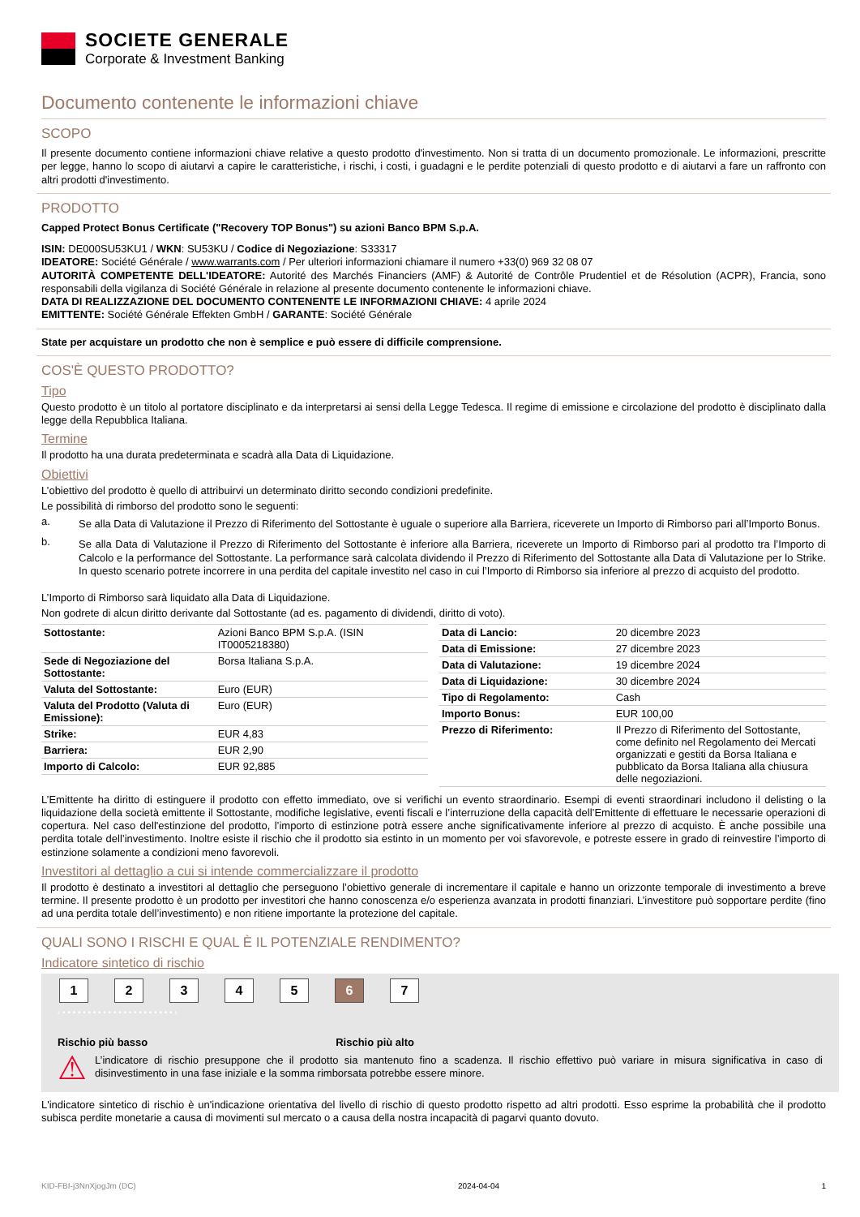SOCIETE GENERALE
Corporate & Investment Banking
Documento contenente le informazioni chiave
SCOPO
Il presente documento contiene informazioni chiave relative a questo prodotto d'investimento. Non si tratta di un documento promozionale. Le informazioni, prescritte per legge, hanno lo scopo di aiutarvi a capire le caratteristiche, i rischi, i costi, i guadagni e le perdite potenziali di questo prodotto e di aiutarvi a fare un raffronto con altri prodotti d'investimento.
PRODOTTO
Capped Protect Bonus Certificate ("Recovery TOP Bonus") su azioni Banco BPM S.p.A.
ISIN: DE000SU53KU1 / WKN: SU53KU / Codice di Negoziazione: S33317
IDEATORE: Société Générale / www.warrants.com / Per ulteriori informazioni chiamare il numero +33(0) 969 32 08 07
AUTORITÀ COMPETENTE DELL'IDEATORE: Autorité des Marchés Financiers (AMF) & Autorité de Contrôle Prudentiel et de Résolution (ACPR), Francia, sono responsabili della vigilanza di Société Générale in relazione al presente documento contenente le informazioni chiave.
DATA DI REALIZZAZIONE DEL DOCUMENTO CONTENENTE LE INFORMAZIONI CHIAVE: 4 aprile 2024
EMITTENTE: Société Générale Effekten GmbH / GARANTE: Société Générale
State per acquistare un prodotto che non è semplice e può essere di difficile comprensione.
COS'È QUESTO PRODOTTO?
Tipo
Questo prodotto è un titolo al portatore disciplinato e da interpretarsi ai sensi della Legge Tedesca. Il regime di emissione e circolazione del prodotto è disciplinato dalla legge della Repubblica Italiana.
Termine
Il prodotto ha una durata predeterminata e scadrà alla Data di Liquidazione.
Obiettivi
L’obiettivo del prodotto è quello di attribuirvi un determinato diritto secondo condizioni predefinite.
Le possibilità di rimborso del prodotto sono le seguenti:
a.
Se alla Data di Valutazione il Prezzo di Riferimento del Sottostante è uguale o superiore alla Barriera, riceverete un Importo di Rimborso pari all’Importo Bonus.
b.
Se alla Data di Valutazione il Prezzo di Riferimento del Sottostante è inferiore alla Barriera, riceverete un Importo di Rimborso pari al prodotto tra l’Importo di Calcolo e la performance del Sottostante. La performance sarà calcolata dividendo il Prezzo di Riferimento del Sottostante alla Data di Valutazione per lo Strike. In questo scenario potrete incorrere in una perdita del capitale investito nel caso in cui l’Importo di Rimborso sia inferiore al prezzo di acquisto del prodotto.
L’Importo di Rimborso sarà liquidato alla Data di Liquidazione.
Non godrete di alcun diritto derivante dal Sottostante (ad es. pagamento di dividendi, diritto di voto).
| Sottostante: | Azioni Banco BPM S.p.A. (ISIN IT0005218380) |
| Sede di Negoziazione del Sottostante: | Borsa Italiana S.p.A. |
| Valuta del Sottostante: | Euro (EUR) |
| Valuta del Prodotto (Valuta di Emissione): | Euro (EUR) |
| Strike: | EUR 4,83 |
| Barriera: | EUR 2,90 |
| Importo di Calcolo: | EUR 92,885 |
| Data di Lancio: | 20 dicembre 2023 |
| Data di Emissione: | 27 dicembre 2023 |
| Data di Valutazione: | 19 dicembre 2024 |
| Data di Liquidazione: | 30 dicembre 2024 |
| Tipo di Regolamento: | Cash |
| Importo Bonus: | EUR 100,00 |
| Prezzo di Riferimento: | Il Prezzo di Riferimento del Sottostante, come definito nel Regolamento dei Mercati organizzati e gestiti da Borsa Italiana e pubblicato da Borsa Italiana alla chiusura delle negoziazioni. |
L’Emittente ha diritto di estinguere il prodotto con effetto immediato, ove si verifichi un evento straordinario. Esempi di eventi straordinari includono il delisting o la liquidazione della società emittente il Sottostante, modifiche legislative, eventi fiscali e l’interruzione della capacità dell’Emittente di effettuare le necessarie operazioni di copertura. Nel caso dell'estinzione del prodotto, l’importo di estinzione potrà essere anche significativamente inferiore al prezzo di acquisto. È anche possibile una perdita totale dell’investimento. Inoltre esiste il rischio che il prodotto sia estinto in un momento per voi sfavorevole, e potreste essere in grado di reinvestire l’importo di estinzione solamente a condizioni meno favorevoli.
Investitori al dettaglio a cui si intende commercializzare il prodotto
Il prodotto è destinato a investitori al dettaglio che perseguono l’obiettivo generale di incrementare il capitale e hanno un orizzonte temporale di investimento a breve termine. Il presente prodotto è un prodotto per investitori che hanno conoscenza e/o esperienza avanzata in prodotti finanziari. L’investitore può sopportare perdite (fino ad una perdita totale dell’investimento) e non ritiene importante la protezione del capitale.
QUALI SONO I RISCHI E QUAL È IL POTENZIALE RENDIMENTO?
Indicatore sintetico di rischio
1 2 3 4 5 6 7
‹ • • • • • • • • • • • • • • • • • • • • • • ›
Rischio più basso Rischio più alto
⚠
L’indicatore di rischio presuppone che il prodotto sia mantenuto fino a scadenza. Il rischio effettivo può variare in misura significativa in caso di disinvestimento in una fase iniziale e la somma rimborsata potrebbe essere minore.
L'indicatore sintetico di rischio è un'indicazione orientativa del livello di rischio di questo prodotto rispetto ad altri prodotti. Esso esprime la probabilità che il prodotto subisca perdite monetarie a causa di movimenti sul mercato o a causa della nostra incapacità di pagarvi quanto dovuto.
KID-FBI-j3NnXjogJm (DC) 2024-04-04 1